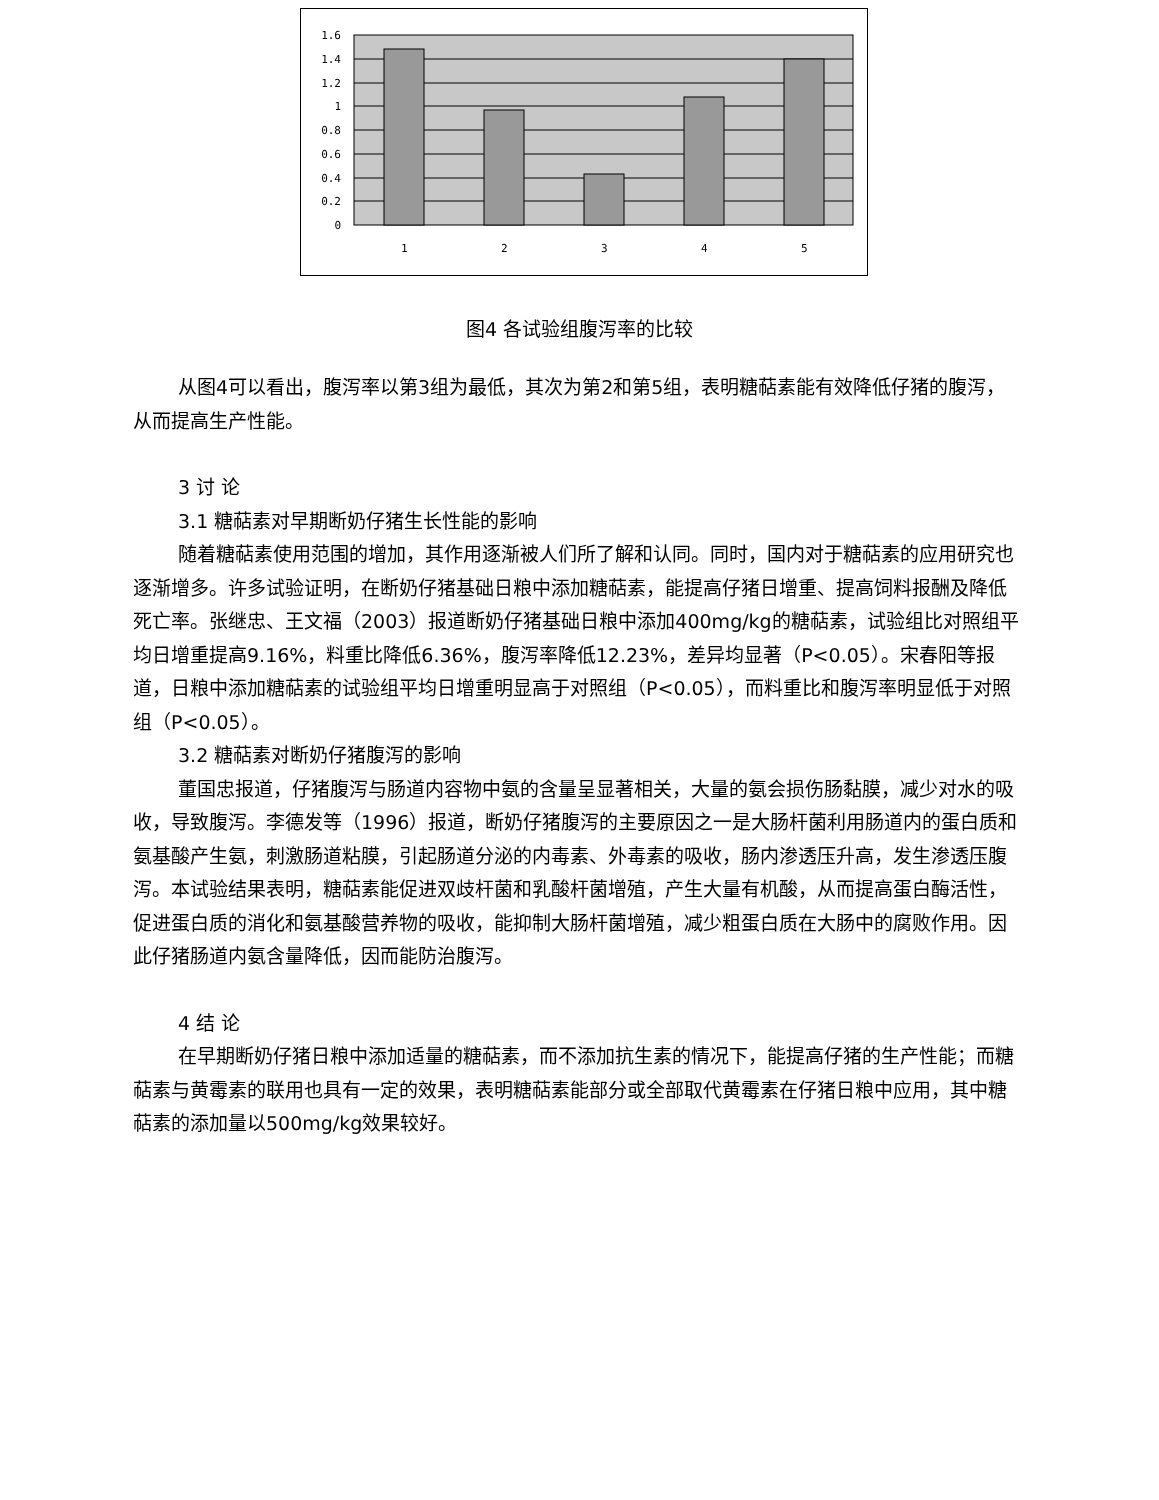1.6
1.4
1.2
1
0.8
0.6
0.4
0.2
0
1
2
3
4
5
图4 各试验组腹泻率的比较
从图4可以看出，腹泻率以第3组为最低，其次为第2和第5组，表明糖萜素能有效降低仔猪的腹泻，从而提高生产性能。
3 讨 论
3.1 糖萜素对早期断奶仔猪生长性能的影响
随着糖萜素使用范围的增加，其作用逐渐被人们所了解和认同。同时，国内对于糖萜素的应用研究也逐渐增多。许多试验证明，在断奶仔猪基础日粮中添加糖萜素，能提高仔猪日增重、提高饲料报酬及降低死亡率。张继忠、王文福（2003）报道断奶仔猪基础日粮中添加400mg/kg的糖萜素，试验组比对照组平均日增重提高9.16%，料重比降低6.36%，腹泻率降低12.23%，差异均显著（P<0.05）。宋春阳等报道，日粮中添加糖萜素的试验组平均日增重明显高于对照组（P<0.05），而料重比和腹泻率明显低于对照组（P<0.05）。
3.2 糖萜素对断奶仔猪腹泻的影响
董国忠报道，仔猪腹泻与肠道内容物中氨的含量呈显著相关，大量的氨会损伤肠黏膜，减少对水的吸收，导致腹泻。李德发等（1996）报道，断奶仔猪腹泻的主要原因之一是大肠杆菌利用肠道内的蛋白质和氨基酸产生氨，刺激肠道粘膜，引起肠道分泌的内毒素、外毒素的吸收，肠内渗透压升高，发生渗透压腹泻。本试验结果表明，糖萜素能促进双歧杆菌和乳酸杆菌增殖，产生大量有机酸，从而提高蛋白酶活性，促进蛋白质的消化和氨基酸营养物的吸收，能抑制大肠杆菌增殖，减少粗蛋白质在大肠中的腐败作用。因此仔猪肠道内氨含量降低，因而能防治腹泻。
4 结 论
在早期断奶仔猪日粮中添加适量的糖萜素，而不添加抗生素的情况下，能提高仔猪的生产性能；而糖萜素与黄霉素的联用也具有一定的效果，表明糖萜素能部分或全部取代黄霉素在仔猪日粮中应用，其中糖萜素的添加量以500mg/kg效果较好。